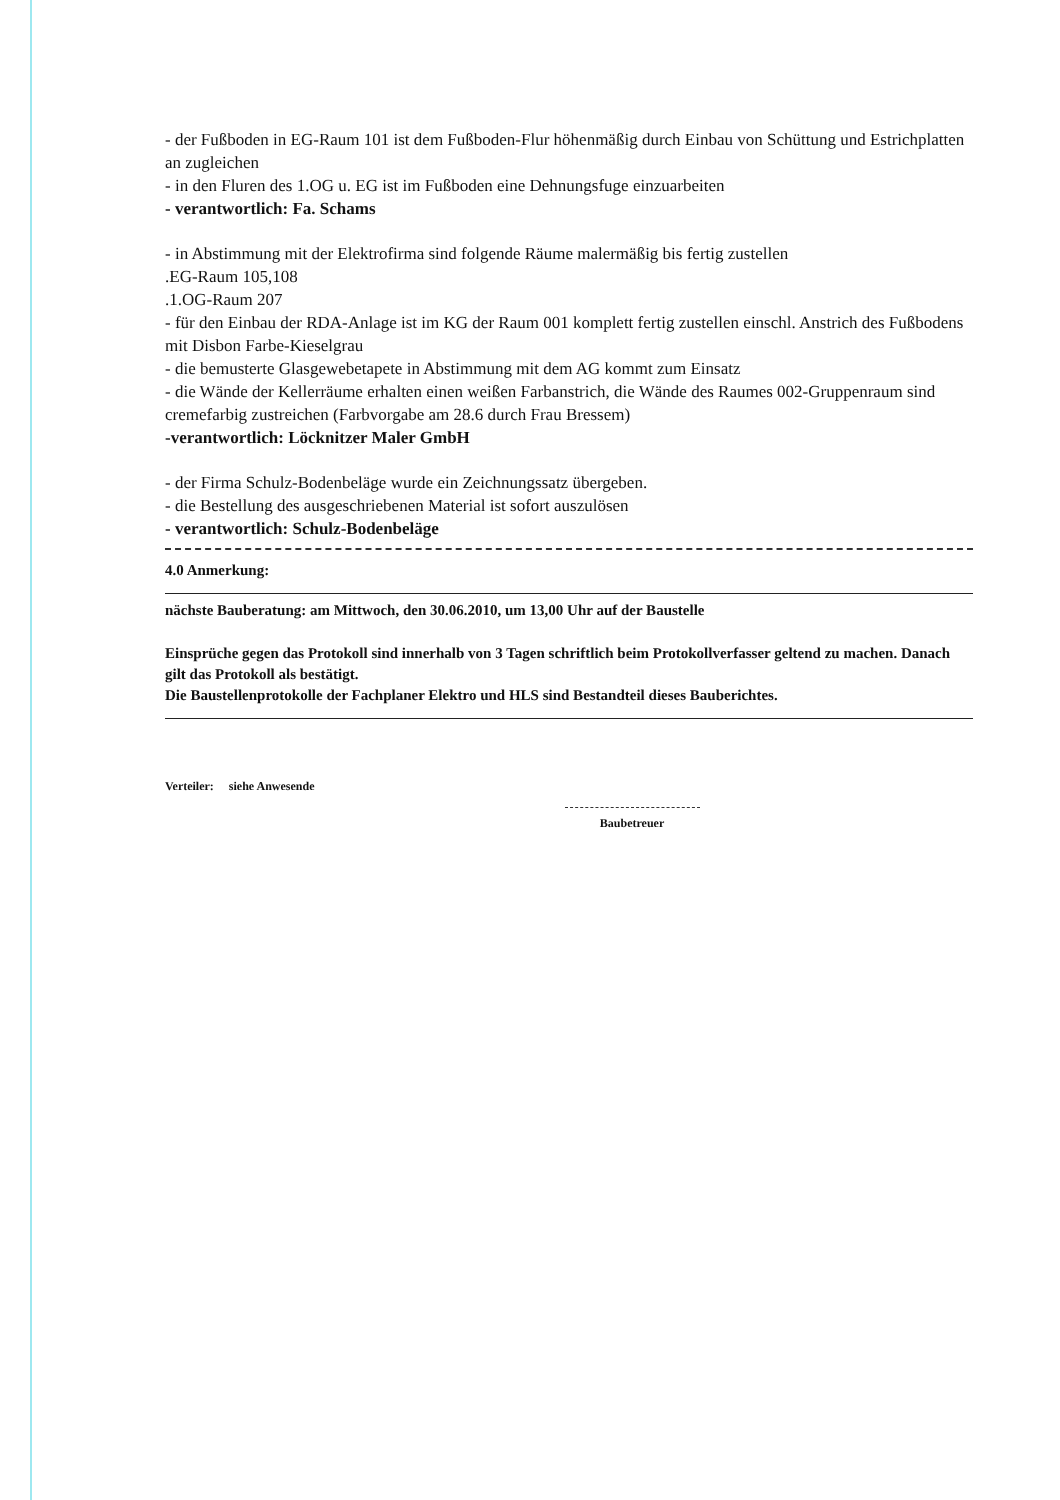- der Fußboden in EG-Raum 101 ist dem Fußboden-Flur höhenmäßig durch Einbau von Schüttung und Estrichplatten an zugleichen
- in den Fluren des 1.OG u. EG ist im Fußboden eine Dehnungsfuge einzuarbeiten
- verantwortlich: Fa. Schams
- in Abstimmung mit der Elektrofirma sind folgende Räume malermäßig bis fertig zustellen
.EG-Raum 105,108
.1.OG-Raum 207
- für den Einbau der RDA-Anlage ist im KG der Raum 001 komplett fertig zustellen einschl. Anstrich des Fußbodens mit Disbon Farbe-Kieselgrau
- die bemusterte Glasgewebetapete in Abstimmung mit dem AG kommt zum Einsatz
- die Wände der Kellerräume erhalten einen weißen Farbanstrich, die Wände des Raumes 002-Gruppenraum sind cremefarbig zustreichen (Farbvorgabe am 28.6 durch Frau Bressem)
-verantwortlich: Löcknitzer Maler GmbH
- der Firma Schulz-Bodenbeläge wurde ein Zeichnungssatz übergeben.
- die Bestellung des ausgeschriebenen Material ist sofort auszulösen
- verantwortlich: Schulz-Bodenbeläge
4.0 Anmerkung:
nächste Bauberatung: am Mittwoch, den 30.06.2010, um 13,00 Uhr auf der Baustelle
Einsprüche gegen das Protokoll sind innerhalb von 3 Tagen schriftlich beim Protokollverfasser geltend zu machen. Danach gilt das Protokoll als bestätigt.
Die Baustellenprotokolle der Fachplaner Elektro und HLS sind Bestandteil dieses Bauberichtes.
Verteiler: siehe Anwesende
Baubetreuer